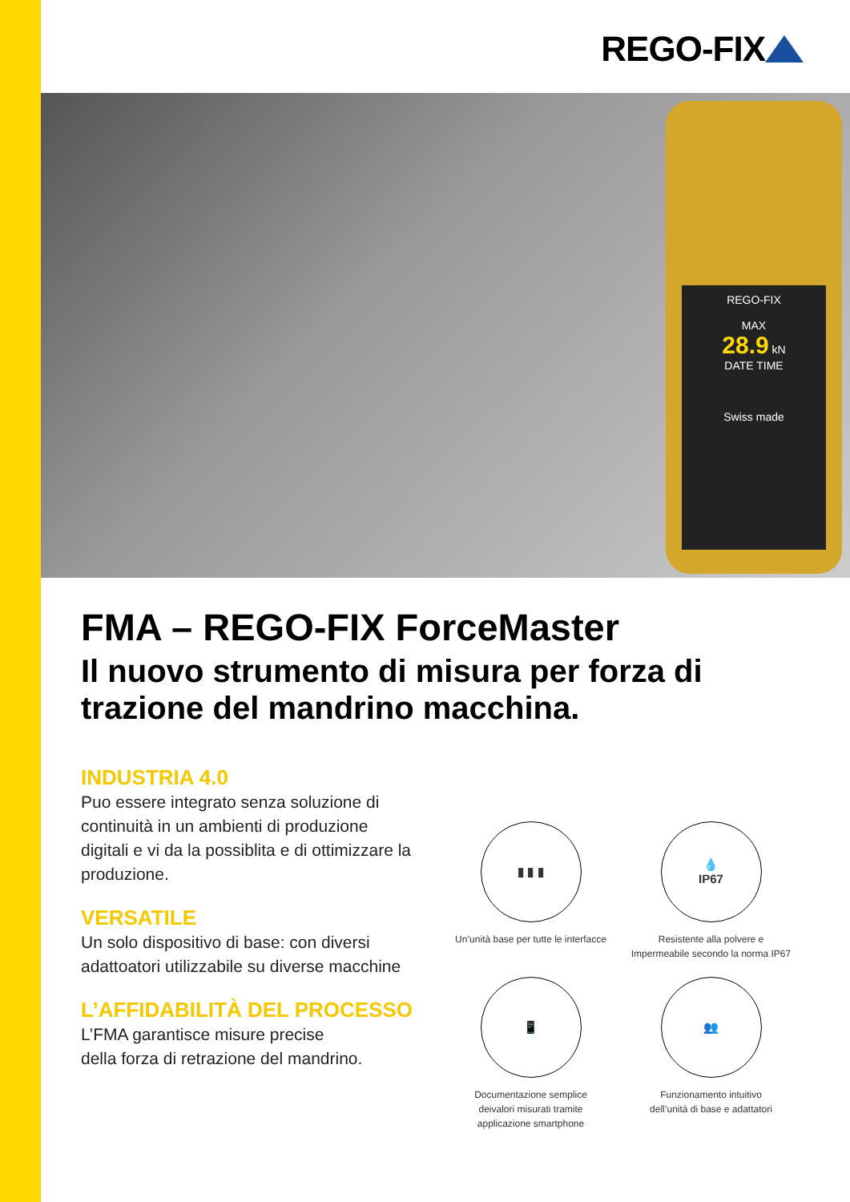REGO-FIX
REGO-FIX
MAX
28.9 kN
DATE TIME
Swiss made
FMA – REGO-FIX ForceMaster
Il nuovo strumento di misura per forza di trazione del mandrino macchina.
INDUSTRIA 4.0
Puo essere integrato senza soluzione di continuità in un ambienti di produzione digitali e vi da la possiblita e di ottimizzare la produzione.
VERSATILE
Un solo dispositivo di base: con diversi adattoatori utilizzabile su diverse macchine
L’AFFIDABILITÀ DEL PROCESSO
L’FMA garantisce misure precise
della forza di retrazione del mandrino.
▮ ▮ ▮
Un’unità base per tutte le interfacce
💧
IP67
Resistente alla polvere e
Impermeabile secondo la norma IP67
📱
Documentazione semplice
deivalori misurati tramite
applicazione smartphone
👥
Funzionamento intuitivo
dell’unità di base e adattatori